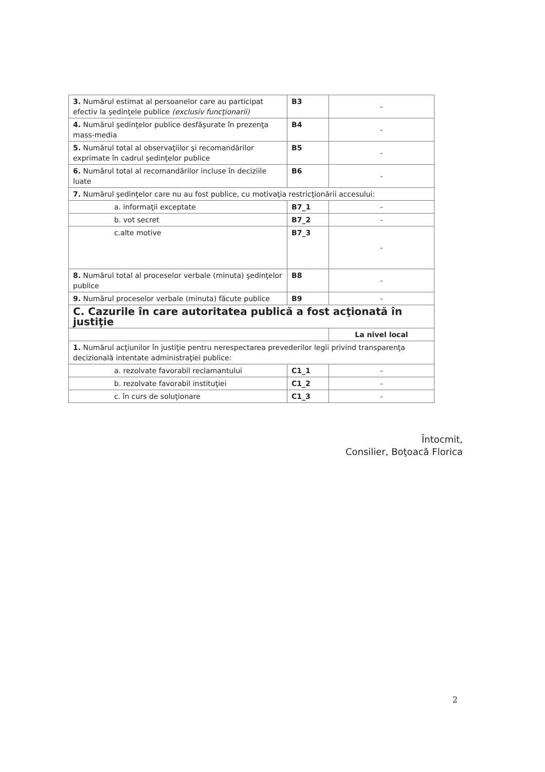| 3. Numărul estimat al persoanelor care au participat efectiv la şedinţele publice (exclusiv funcţionarii) | B3 | - |
| 4. Numărul şedinţelor publice desfăşurate în prezenţa mass-media | B4 | - |
| 5. Numărul total al observaţiilor şi recomandărilor exprimate în cadrul şedinţelor publice | B5 | - |
| 6. Numărul total al recomandărilor incluse în deciziile luate | B6 | - |
| 7. Numărul şedinţelor care nu au fost publice, cu motivaţia restricţionării accesului: | | |
| a. informaţii exceptate | B7_1 | - |
| b. vot secret | B7_2 | - |
| c.alte motive | B7_3 | - |
| 8. Numărul total al proceselor verbale (minuta) şedinţelor publice | B8 | - |
| 9. Numărul proceselor verbale (minuta) făcute publice | B9 | - |
| C. Cazurile în care autoritatea publică a fost acţionată în justiţie | | |
| | | La nivel local |
| 1. Numărul acţiunilor în justiţie pentru nerespectarea prevederilor legii privind transparenţa decizională intentate administraţiei publice: | | |
| a. rezolvate favorabil reclamantului | C1_1 | - |
| b. rezolvate favorabil instituţiei | C1_2 | - |
| c. în curs de soluţionare | C1_3 | - |
Întocmit,
Consilier, Boţoacă Florica
2